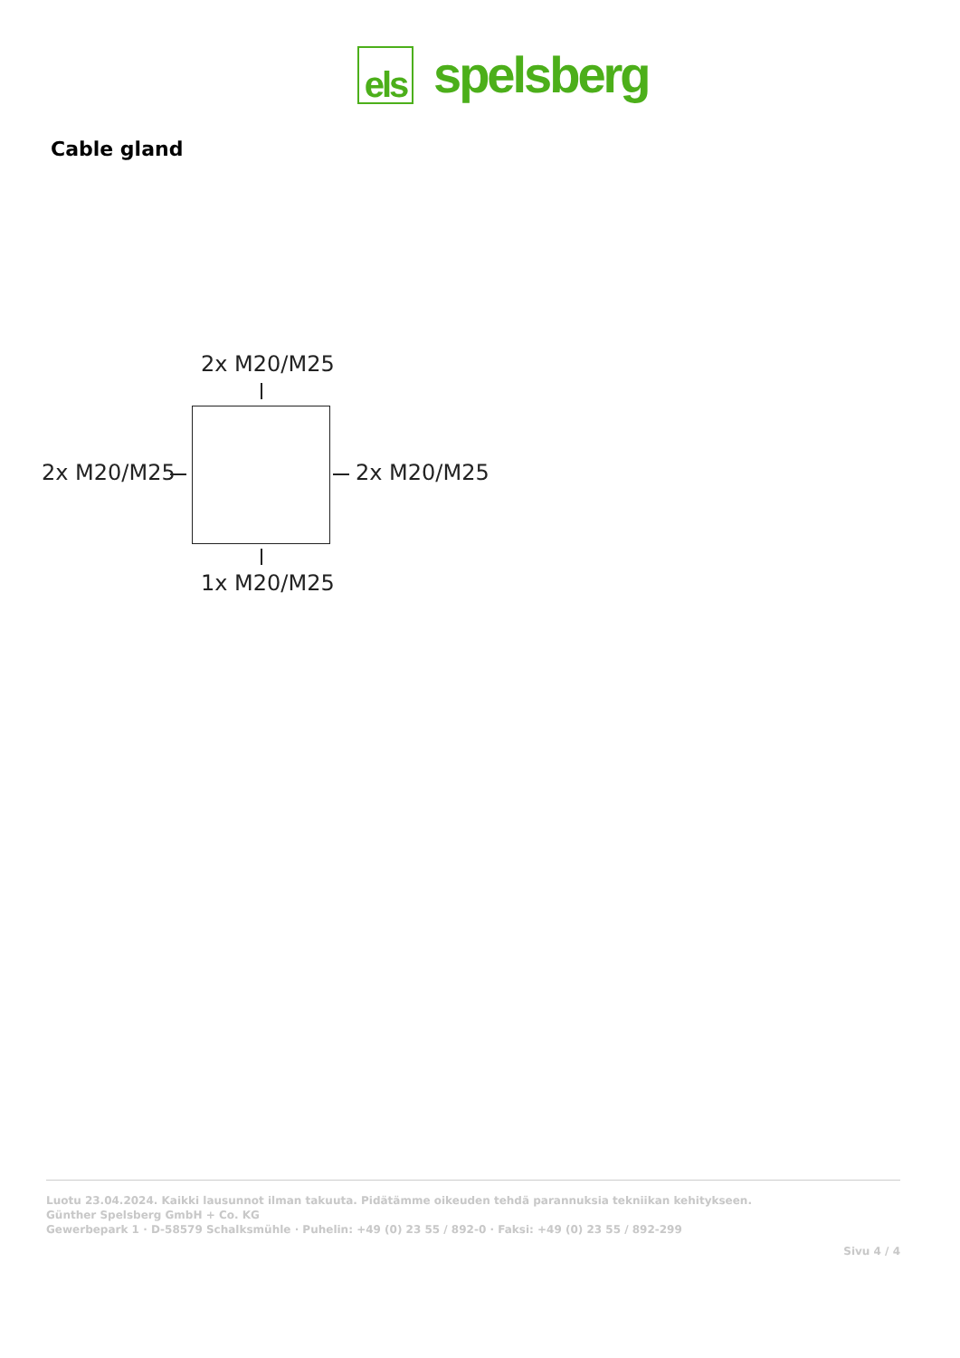els
spelsberg
Cable gland
2x M20/M25
2x M20/M25 2x M20/M25
1x M20/M25
Luotu 23.04.2024. Kaikki lausunnot ilman takuuta. Pidätämme oikeuden tehdä parannuksia tekniikan kehitykseen.
Günther Spelsberg GmbH + Co. KG
Gewerbepark 1 · D-58579 Schalksmühle · Puhelin: +49 (0) 23 55 / 892-0 · Faksi: +49 (0) 23 55 / 892-299
Sivu 4 / 4